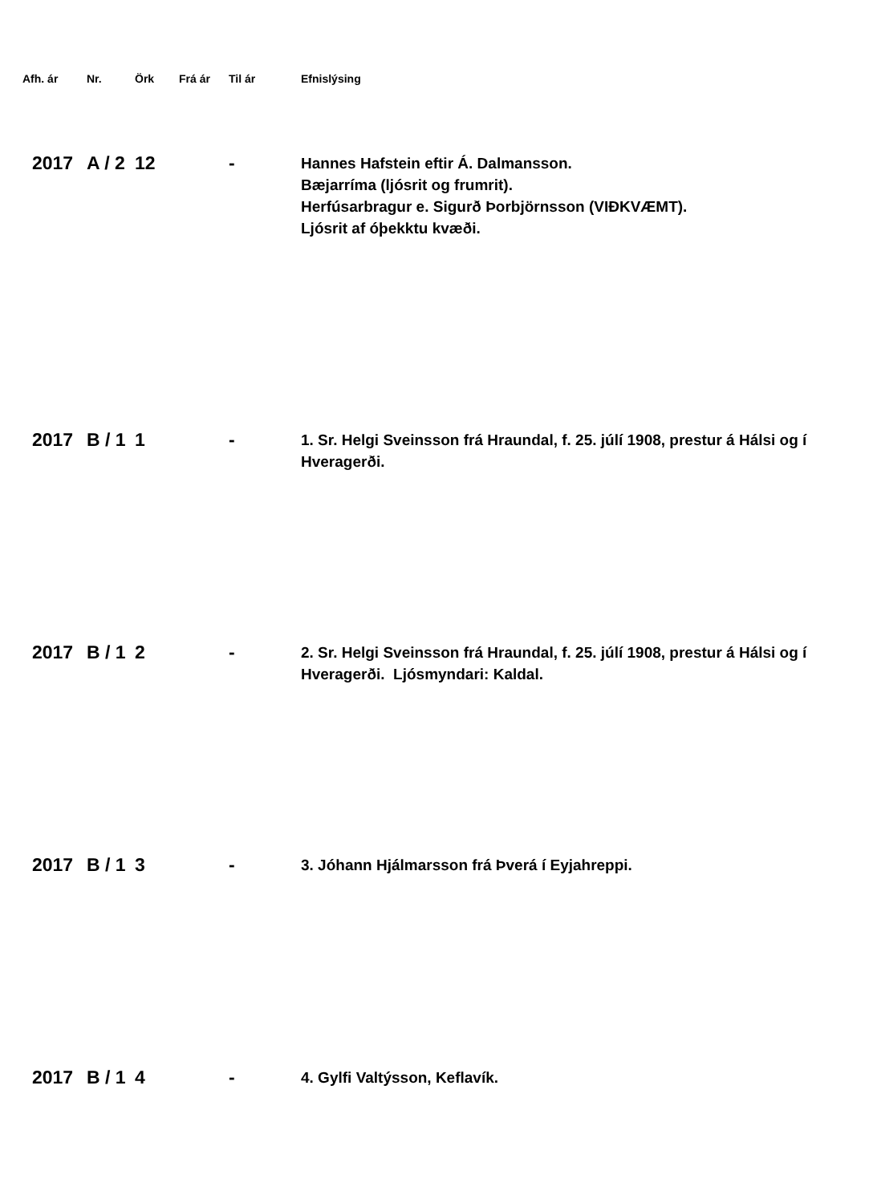| Afh. ár | Nr. | Örk | Frá ár | Til ár | Efnislýsing |
| --- | --- | --- | --- | --- | --- |
| 2017 | A / 2 | 12 | | - | Hannes Hafstein eftir Á. Dalmansson. Bæjarríma (ljósrit og frumrit). Herfúsarbragur e. Sigurð Þorbjörnsson (VIÐKVÆMT). Ljósrit af óþekktu kvæði. |
| 2017 | B / 1 | 1 | | - | 1. Sr. Helgi Sveinsson frá Hraundal, f. 25. júlí 1908, prestur á Hálsi og í Hveragerði. |
| 2017 | B / 1 | 2 | | - | 2. Sr. Helgi Sveinsson frá Hraundal, f. 25. júlí 1908, prestur á Hálsi og í Hveragerði. Ljósmyndari: Kaldal. |
| 2017 | B / 1 | 3 | | - | 3. Jóhann Hjálmarsson frá Þverá í Eyjahreppi. |
| 2017 | B / 1 | 4 | | - | 4. Gylfi Valtýsson, Keflavík. |